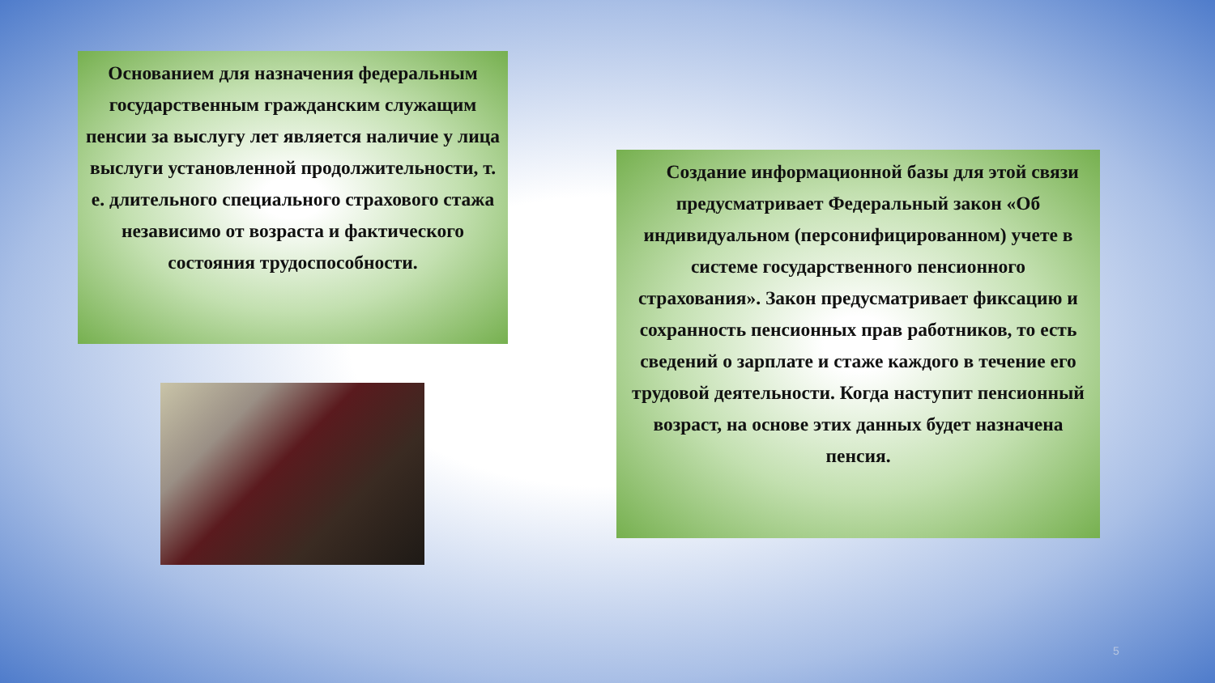Основанием для назначения федеральным государственным гражданским служащим пенсии за выслугу лет является наличие у лица выслуги установленной продолжительности, т. е. длительного специального страхового стажа независимо от возраста и фактического состояния трудоспособности.
Создание информационной базы для этой связи предусматривает Федеральный закон «Об индивидуальном (персонифицированном) учете в системе государственного пенсионного страхования». Закон предусматривает фиксацию и сохранность пенсионных прав работников, то есть сведений о зарплате и стаже каждого в течение его трудовой деятельности. Когда наступит пенсионный возраст, на основе этих данных будет назначена пенсия.
5